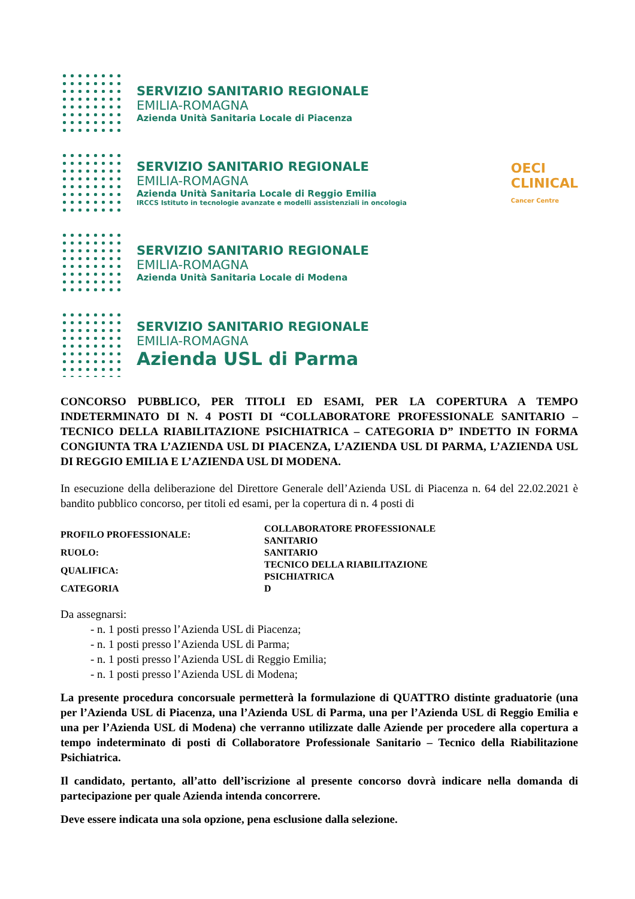SERVIZIO SANITARIO REGIONALE
EMILIA-ROMAGNA
Azienda Unità Sanitaria Locale di Piacenza
SERVIZIO SANITARIO REGIONALE
EMILIA-ROMAGNA
Azienda Unità Sanitaria Locale di Reggio Emilia
IRCCS Istituto in tecnologie avanzate e modelli assistenziali in oncologia
OECI
CLINICAL
Cancer Centre
SERVIZIO SANITARIO REGIONALE
EMILIA-ROMAGNA
Azienda Unità Sanitaria Locale di Modena
SERVIZIO SANITARIO REGIONALE
EMILIA-ROMAGNA
Azienda USL di Parma
CONCORSO PUBBLICO, PER TITOLI ED ESAMI, PER LA COPERTURA A TEMPO INDETERMINATO DI N. 4 POSTI DI “COLLABORATORE PROFESSIONALE SANITARIO – TECNICO DELLA RIABILITAZIONE PSICHIATRICA – CATEGORIA D” INDETTO IN FORMA CONGIUNTA TRA L’AZIENDA USL DI PIACENZA, L’AZIENDA USL DI PARMA, L’AZIENDA USL DI REGGIO EMILIA E L’AZIENDA USL DI MODENA.
In esecuzione della deliberazione del Direttore Generale dell’Azienda USL di Piacenza n. 64 del 22.02.2021 è bandito pubblico concorso, per titoli ed esami, per la copertura di n. 4 posti di
| PROFILO PROFESSIONALE: | COLLABORATORE PROFESSIONALE SANITARIO |
| RUOLO: | SANITARIO |
| QUALIFICA: | TECNICO DELLA RIABILITAZIONE PSICHIATRICA |
| CATEGORIA | D |
Da assegnarsi:
- n. 1 posti presso l’Azienda USL di Piacenza;
- n. 1 posti presso l’Azienda USL di Parma;
- n. 1 posti presso l’Azienda USL di Reggio Emilia;
- n. 1 posti presso l’Azienda USL di Modena;
La presente procedura concorsuale permetterà la formulazione di QUATTRO distinte graduatorie (una per l’Azienda USL di Piacenza, una l’Azienda USL di Parma, una per l’Azienda USL di Reggio Emilia e una per l’Azienda USL di Modena) che verranno utilizzate dalle Aziende per procedere alla copertura a tempo indeterminato di posti di Collaboratore Professionale Sanitario – Tecnico della Riabilitazione Psichiatrica.
Il candidato, pertanto, all’atto dell’iscrizione al presente concorso dovrà indicare nella domanda di partecipazione per quale Azienda intenda concorrere.
Deve essere indicata una sola opzione, pena esclusione dalla selezione.